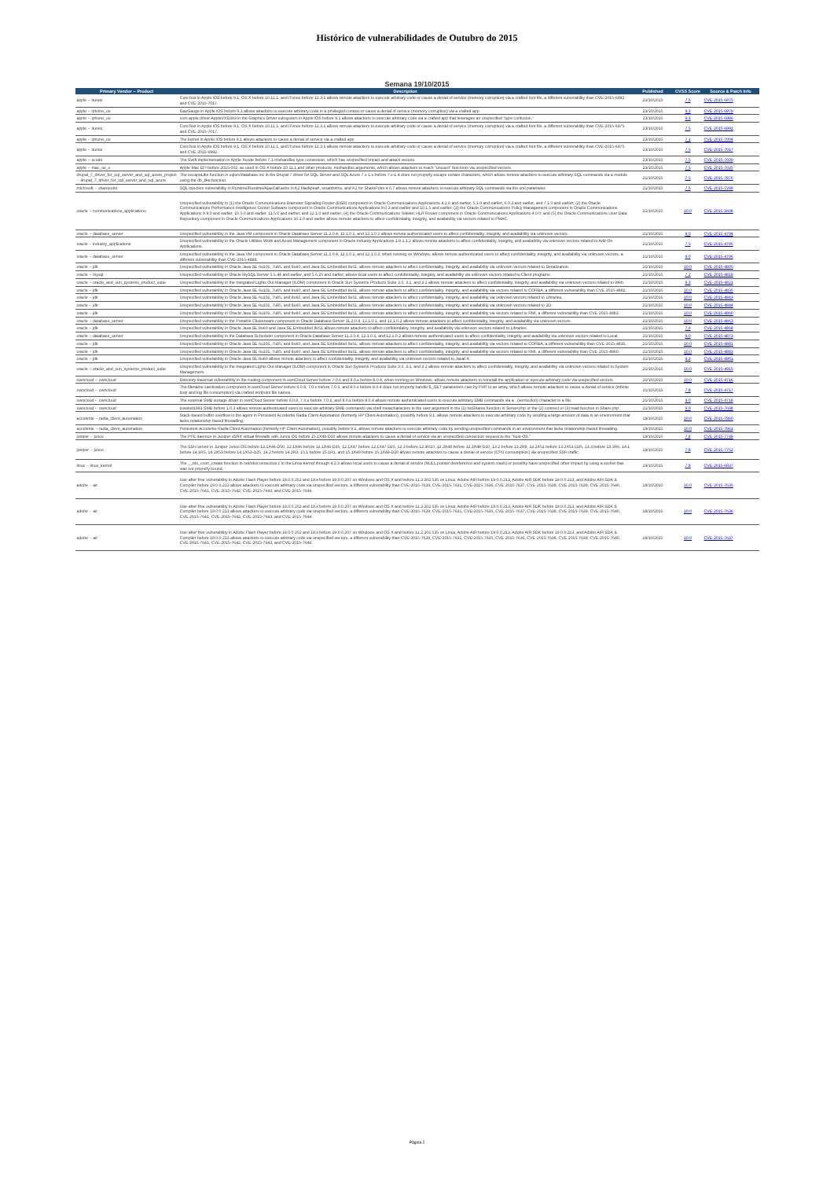Histórico de vulnerabilidades de Outubro do 2015
Semana 19/10/2015
| Primary Vendor -- Product | Description | Published | CVSS Score | Source & Patch Info |
| --- | --- | --- | --- | --- |
| apple -- itunes | CoreText in Apple iOS before 9.1, OS X before 10.11.1, and iTunes before 12.3.1 allows remote attackers to execute arbitrary code or cause a denial of service (memory corruption) via a crafted font file, a different vulnerability than CVE-2015-6992 and CVE-2015-7017. | 23/10/2015 | 7.5 | CVE-2015-6975 |
| apple -- iphone_os | GasGauge in Apple iOS before 9.1 allows attackers to execute arbitrary code in a privileged context or cause a denial of service (memory corruption) via a crafted app. | 23/10/2015 | 9.3 | CVE-2015-6979 |
| apple -- iphone_os | com.apple.driver.AppleVXD393 in the Graphics Driver subsystem in Apple iOS before 9.1 allows attackers to execute arbitrary code via a crafted app that leverages an unspecified "type confusion." | 23/10/2015 | 9.3 | CVE-2015-6986 |
| apple -- itunes | CoreText in Apple iOS before 9.1, OS X before 10.11.1, and iTunes before 12.3.1 allows remote attackers to execute arbitrary code or cause a denial of service (memory corruption) via a crafted font file, a different vulnerability than CVE-2015-6975 and CVE-2015-7017. | 23/10/2015 | 7.5 | CVE-2015-6992 |
| apple -- iphone_os | The kernel in Apple iOS before 9.1 allows attackers to cause a denial of service via a crafted app. | 23/10/2015 | 7.1 | CVE-2015-7004 |
| apple -- itunes | CoreText in Apple iOS before 9.1, OS X before 10.11.1, and iTunes before 12.3.1 allows remote attackers to execute arbitrary code or cause a denial of service (memory corruption) via a crafted font file, a different vulnerability than CVE-2015-6975 and CVE-2015-6992. | 23/10/2015 | 7.5 | CVE-2015-7017 |
| apple -- xcode | The Swift implementation in Apple Xcode before 7.1 mishandles type conversion, which has unspecified impact and attack vectors. | 23/10/2015 | 7.5 | CVE-2015-7030 |
| apple -- mac_os_x | Apple Mac EFI before 2015-002, as used in OS X before 10.11.1 and other products, mishandles arguments, which allows attackers to reach "unused" functions via unspecified vectors. | 23/10/2015 | 7.5 | CVE-2015-7035 |
| drupal_7_driver_for_sql_server_and_sql_azure_project -- drupal_7_driver_for_sql_server_and_sql_azure | The escapeLike function in sqlsrv/database.inc in the Drupal 7 driver for SQL Server and SQL Azure 7.x-1.x before 7.x-1.4 does not properly escape certain characters, which allows remote attackers to execute arbitrary SQL commands via a module using the db_like function. | 21/10/2015 | 7.5 | CVE-2015-7876 |
| microsoft -- sharepoint | SQL injection vulnerability in Runtime/Runtime/AjaxCall.ashx in K2 blackpearl, smartforms, and K2 for SharePoint 4.6.7 allows remote attackers to execute arbitrary SQL commands via the xml parameter. | 21/10/2015 | 7.5 | CVE-2015-7299 |
| oracle -- communications_applications | Unspecified vulnerability in (1) the Oracle Communications Diameter Signaling Router (DSR) component in Oracle Communications Applications 4.1.6 and earlier, 5.1.0 and earlier, 6.0.2 and earlier, and 7.1.0 and earlier; (2) the Oracle Communications Performance Intelligence Center Software component in Oracle Communications Applications 9.0.3 and earlier and 10.1.5 and earlier; (3) the Oracle Communications Policy Management component in Oracle Communications Applications 9.9.0 and earlier, 10.5.0 and earlier, 11.5.0 and earlier, and 12.1.0 and earlier; (4) the Oracle Communications Tekelec HLR Router component in Oracle Communications Applications 4.0.0; and (5) the Oracle Communications User Data Repository component in Oracle Communications Applications 10.2.0 and earlier allows remote attackers to affect confidentiality, integrity, and availability via vectors related to PMAC. | 21/10/2015 | 10.0 | CVE-2015-2608 |
| oracle -- database_server | Unspecified vulnerability in the Java VM component in Oracle Database Server 11.2.0.4, 12.1.0.1, and 12.1.0.2 allows remote authenticated users to affect confidentiality, integrity, and availability via unknown vectors. | 21/10/2015 | 9.0 | CVE-2015-4794 |
| oracle -- industry_applications | Unspecified vulnerability in the Oracle Utilities Work and Asset Management component in Oracle Industry Applications 1.9.1.1.2 allows remote attackers to affect confidentiality, integrity, and availability via unknown vectors related to Add-On Applications. | 21/10/2015 | 7.5 | CVE-2015-4795 |
| oracle -- database_server | Unspecified vulnerability in the Java VM component in Oracle Database Server 11.2.0.4, 12.1.0.1, and 12.1.0.2, when running on Windows, allows remote authenticated users to affect confidentiality, integrity, and availability via unknown vectors, a different vulnerability than CVE-2015-4888. | 21/10/2015 | 9.0 | CVE-2015-4796 |
| oracle -- jdk | Unspecified vulnerability in Oracle Java SE 6u101, 7u85, and 8u60, and Java SE Embedded 8u51, allows remote attackers to affect confidentiality, integrity, and availability via unknown vectors related to Serialization. | 21/10/2015 | 10.0 | CVE-2015-4805 |
| oracle -- mysql | Unspecified vulnerability in Oracle MySQL Server 5.5.44 and earlier, and 5.6.25 and earlier, allows local users to affect confidentiality, integrity, and availability via unknown vectors related to Client programs. | 21/10/2015 | 7.2 | CVE-2015-4819 |
| oracle -- oracle_and_sun_systems_product_suite | Unspecified vulnerability in the Integrated Lights Out Manager (ILOM) component in Oracle Sun Systems Products Suite 3.0, 3.1, and 3.2 allows remote attackers to affect confidentiality, integrity, and availability via unknown vectors related to Web. | 21/10/2015 | 9.3 | CVE-2015-4821 |
| oracle -- jdk | Unspecified vulnerability in Oracle Java SE 6u101, 7u85, and 8u60, and Java SE Embedded 8u51, allows remote attackers to affect confidentiality, integrity, and availability via vectors related to CORBA, a different vulnerability than CVE-2015-4881. | 21/10/2015 | 10.0 | CVE-2015-4835 |
| oracle -- jdk | Unspecified vulnerability in Oracle Java SE 6u101, 7u85, and 8u60, and Java SE Embedded 8u51, allows remote attackers to affect confidentiality, integrity, and availability via unknown vectors related to Libraries. | 21/10/2015 | 10.0 | CVE-2015-4843 |
| oracle -- jdk | Unspecified vulnerability in Oracle Java SE 6u101, 7u85, and 8u60, and Java SE Embedded 8u51, allows remote attackers to affect confidentiality, integrity, and availability via unknown vectors related to 2D. | 21/10/2015 | 10.0 | CVE-2015-4844 |
| oracle -- jdk | Unspecified vulnerability in Oracle Java SE 6u101, 7u85, and 8u60, and Java SE Embedded 8u51, allows remote attackers to affect confidentiality, integrity, and availability via vectors related to RMI, a different vulnerability than CVE-2015-4883. | 21/10/2015 | 10.0 | CVE-2015-4860 |
| oracle -- database_server | Unspecified vulnerability in the Portable Clusterware component in Oracle Database Server 11.2.0.4, 12.1.0.1, and 12.1.0.2 allows remote attackers to affect confidentiality, integrity, and availability via unknown vectors. | 21/10/2015 | 10.0 | CVE-2015-4863 |
| oracle -- jdk | Unspecified vulnerability in Oracle Java SE 8u60 and Java SE Embedded 8u51 allows remote attackers to affect confidentiality, integrity, and availability via unknown vectors related to Libraries. | 21/10/2015 | 7.6 | CVE-2015-4868 |
| oracle -- database_server | Unspecified vulnerability in the Database Scheduler component in Oracle Database Server 11.2.0.4, 12.1.0.1, and 12.1.0.2 allows remote authenticated users to affect confidentiality, integrity, and availability via unknown vectors related to Local. | 21/10/2015 | 9.0 | CVE-2015-4873 |
| oracle -- jdk | Unspecified vulnerability in Oracle Java SE 6u101, 7u85, and 8u60, and Java SE Embedded 8u51, allows remote attackers to affect confidentiality, integrity, and availability via vectors related to CORBA, a different vulnerability than CVE-2015-4835. | 21/10/2015 | 10.0 | CVE-2015-4881 |
| oracle -- jdk | Unspecified vulnerability in Oracle Java SE 6u101, 7u85, and 8u60, and Java SE Embedded 8u51, allows remote attackers to affect confidentiality, integrity, and availability via vectors related to RMI, a different vulnerability than CVE-2015-4860. | 21/10/2015 | 10.0 | CVE-2015-4883 |
| oracle -- jdk | Unspecified vulnerability in Oracle Java SE 8u60 allows remote attackers to affect confidentiality, integrity, and availability via unknown vectors related to JavaFX. | 21/10/2015 | 9.3 | CVE-2015-4901 |
| oracle -- oracle_and_sun_systems_product_suite | Unspecified vulnerability in the Integrated Lights Out Manager (ILOM) component in Oracle Sun Systems Products Suite 3.0, 3.1, and 3.2 allows remote attackers to affect confidentiality, integrity, and availability via unknown vectors related to System Management. | 21/10/2015 | 10.0 | CVE-2015-4915 |
| owncloud -- owncloud | Directory traversal vulnerability in the routing component in ownCloud Server before 7.0.6 and 8.0.x before 8.0.4, when running on Windows, allows remote attackers to reinstall the application or execute arbitrary code via unspecified vectors. | 21/10/2015 | 10.0 | CVE-2015-4716 |
| owncloud -- owncloud | The filename sanitization component in ownCloud Server before 6.0.8, 7.0.x before 7.0.6, and 8.0.x before 8.0.4 does not properly handle $_GET parameters cast by PHP to an array, which allows remote attackers to cause a denial of service (infinite loop and log file consumption) via crafted endpoint file names. | 21/10/2015 | 7.8 | CVE-2015-4717 |
| owncloud -- owncloud | The external SMB storage driver in ownCloud Server before 6.0.8, 7.0.x before 7.0.6, and 8.0.x before 8.0.4 allows remote authenticated users to execute arbitrary SMB commands via a ; (semicolon) character in a file. | 21/10/2015 | 9.0 | CVE-2015-4718 |
| owncloud -- owncloud | icewind1991 SMB before 1.0.3 allows remote authenticated users to execute arbitrary SMB commands via shell metacharacters in the user argument in the (1) listShares function in Server.php or the (2) connect or (3) read function in Share.php. | 21/10/2015 | 9.0 | CVE-2015-7698 |
| accelerite -- radia_client_automation | Stack-based buffer overflow in the agent in Persistent Accelerite Radia Client Automation (formerly HP Client Automation), possibly before 9.1, allows remote attackers to execute arbitrary code by sending a large amount of data in an environment that lacks relationship-based firewalling. | 19/10/2015 | 10.0 | CVE-2015-7860 |
| accelerite -- radia_client_automation | Persistent Accelerite Radia Client Automation (formerly HP Client Automation), possibly before 9.1, allows remote attackers to execute arbitrary code by sending unspecified commands in an environment that lacks relationship-based firewalling. | 19/10/2015 | 10.0 | CVE-2015-7861 |
| juniper -- junos | The PFE daemon in Juniper vSRX virtual firewalls with Junos OS before 15.1X49-D20 allows remote attackers to cause a denial of service via an unspecified connection request to the "host-OS." | 19/10/2015 | 7.8 | CVE-2015-7749 |
| juniper -- junos | The SSH server in Juniper Junos OS before 12.1X46-D50, 12.1X46 before 12.1X46-D35, 12.1X47 before 12.1X47-D25, 12.3 before 12.3R10, 12.3X48 before 12.3X48-D10, 13.2 before 13.2R8, 13.2X51 before 13.2X51-D35, 13.3 before 13.3R6, 14.1 before 14.1R5, 14.1X53 before 14.1X53-D25, 14.2 before 14.2R3, 15.1 before 15.1R1, and 15.1X49 before 15.1X49-D20 allows remote attackers to cause a denial of service (CPU consumption) via unspecified SSH traffic. | 19/10/2015 | 7.8 | CVE-2015-7752 |
| linux -- linux_kernel | The __rds_conn_create function in net/rds/connection.c in the Linux kernel through 4.2.3 allows local users to cause a denial of service (NULL pointer dereference and system crash) or possibly have unspecified other impact by using a socket that was not properly bound. | 19/10/2015 | 7.8 | CVE-2015-6937 |
| adobe -- air | Use-after-free vulnerability in Adobe Flash Player before 18.0.0.252 and 19.x before 19.0.0.207 on Windows and OS X and before 11.2.202.535 on Linux, Adobe AIR before 19.0.0.213, Adobe AIR SDK before 19.0.0.213, and Adobe AIR SDK & Compiler before 19.0.0.213 allows attackers to execute arbitrary code via unspecified vectors, a different vulnerability than CVE-2015-7629, CVE-2015-7631, CVE-2015-7636, CVE-2015-7637, CVE-2015-7638, CVE-2015-7639, CVE-2015-7640, CVE-2015-7641, CVE-2015-7642, CVE-2015-7643, and CVE-2015-7644. | 18/10/2015 | 10.0 | CVE-2015-7635 |
| adobe -- air | Use-after-free vulnerability in Adobe Flash Player before 18.0.0.252 and 19.x before 19.0.0.207 on Windows and OS X and before 11.2.202.535 on Linux, Adobe AIR before 19.0.0.213, Adobe AIR SDK before 19.0.0.213, and Adobe AIR SDK & Compiler before 19.0.0.213 allows attackers to execute arbitrary code via unspecified vectors, a different vulnerability than CVE-2015-7629, CVE-2015-7631, CVE-2015-7635, CVE-2015-7637, CVE-2015-7638, CVE-2015-7639, CVE-2015-7640, CVE-2015-7641, CVE-2015-7642, CVE-2015-7643, and CVE-2015-7644. | 18/10/2015 | 10.0 | CVE-2015-7636 |
| adobe -- air | Use-after-free vulnerability in Adobe Flash Player before 18.0.0.252 and 19.x before 19.0.0.207 on Windows and OS X and before 11.2.202.535 on Linux, Adobe AIR before 19.0.0.213, Adobe AIR SDK before 19.0.0.213, and Adobe AIR SDK & Compiler before 19.0.0.213 allows attackers to execute arbitrary code via unspecified vectors, a different vulnerability than CVE-2015-7629, CVE-2015-7631, CVE-2015-7635, CVE-2015-7636, CVE-2015-7638, CVE-2015-7639, CVE-2015-7640, CVE-2015-7641, CVE-2015-7642, CVE-2015-7643, and CVE-2015-7644. | 18/10/2015 | 10.0 | CVE-2015-7637 |
Página 2